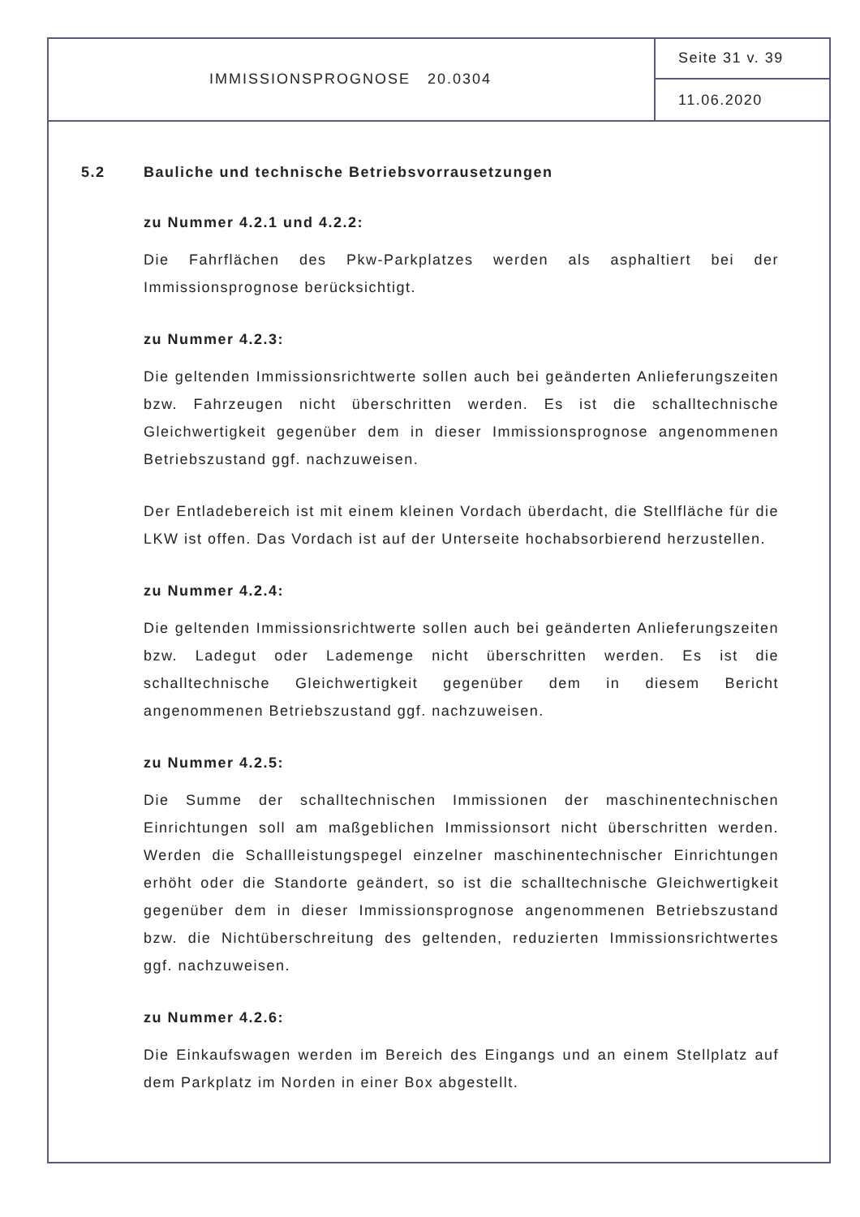IMMISSIONSPROGNOSE 20.0304 Seite 31 v. 39
11.06.2020
5.2 Bauliche und technische Betriebsvorrausetzungen
zu Nummer 4.2.1 und 4.2.2:
Die Fahrflächen des Pkw-Parkplatzes werden als asphaltiert bei der Immissionsprognose berücksichtigt.
zu Nummer 4.2.3:
Die geltenden Immissionsrichtwerte sollen auch bei geänderten Anlieferungszeiten bzw. Fahrzeugen nicht überschritten werden. Es ist die schalltechnische Gleichwertigkeit gegenüber dem in dieser Immissionsprognose angenommenen Betriebszustand ggf. nachzuweisen.
Der Entladebereich ist mit einem kleinen Vordach überdacht, die Stellfläche für die LKW ist offen. Das Vordach ist auf der Unterseite hochabsorbierend herzustellen.
zu Nummer 4.2.4:
Die geltenden Immissionsrichtwerte sollen auch bei geänderten Anlieferungszeiten bzw. Ladegut oder Lademenge nicht überschritten werden. Es ist die schalltechnische Gleichwertigkeit gegenüber dem in diesem Bericht angenommenen Betriebszustand ggf. nachzuweisen.
zu Nummer 4.2.5:
Die Summe der schalltechnischen Immissionen der maschinentechnischen Einrichtungen soll am maßgeblichen Immissionsort nicht überschritten werden. Werden die Schallleistungspegel einzelner maschinentechnischer Einrichtungen erhöht oder die Standorte geändert, so ist die schalltechnische Gleichwertigkeit gegenüber dem in dieser Immissionsprognose angenommenen Betriebszustand bzw. die Nichtüberschreitung des geltenden, reduzierten Immissionsrichtwertes ggf. nachzuweisen.
zu Nummer 4.2.6:
Die Einkaufswagen werden im Bereich des Eingangs und an einem Stellplatz auf dem Parkplatz im Norden in einer Box abgestellt.